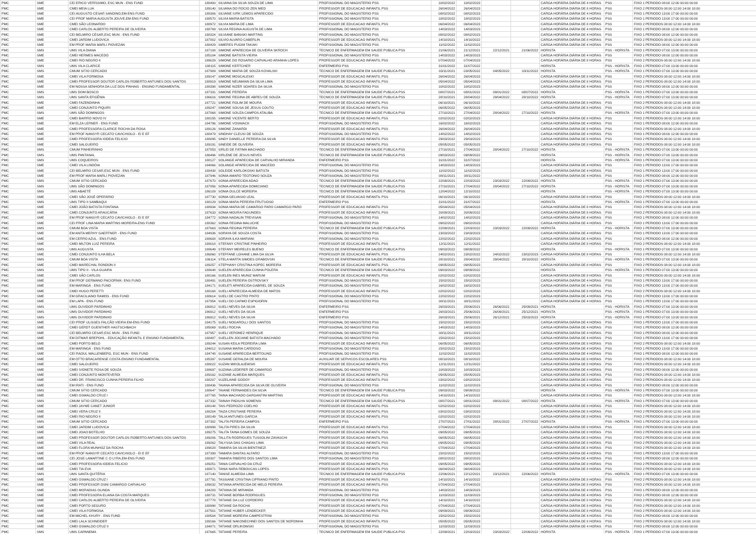| PMC | SME | CEI ERICO VERÍSSIMO, ESC MUN - ENS FUND | 188400 | SILVANA DA SILVA SOUZA DE LIMA | PROFISSIONAL DO MAGISTERIO PSS | 10/02/2022 | 10/02/2023 | | | CARGA HORÁRIA DIÁRIA DE 4 HORAS | PSS | FIXO 1 PERIODO 08:00 12:00 00:00 00:00 |
| PMC | SME | CMEI MEIA LUA | 189140 | SILVANA DO ROCIO ZEN NIED | PROFESSOR DE EDUCACAO INFANTIL PSS | 26/04/2022 | 26/04/2023 | | | CARGA HORÁRIA DIÁRIA DE 8 HORAS | PSS | FIXO 2 PERIODOS 08:00 12:00 14:00 18:00 |
| PMC | SME | CEI AUGUSTO CESAR SANDINO,EM-ENS FUND | 188306 | SILVANE IURK LEMOS APARECIDO | PROFISSIONAL DO MAGISTERIO PSS | 08/02/2022 | 08/02/2023 | | | CARGA HORÁRIA DIÁRIA DE 4 HORAS | PSS | FIXO 1 PERIODO 13:00 17:00 00:00 00:00 |
| PMC | SME | CEI PROF MARIA AUGUSTA JOUVE,EM-ENS FUND | 188570 | SILVIA MARIA BATISTA | PROFISSIONAL DO MAGISTERIO PSS | 18/02/2022 | 18/02/2023 | | | CARGA HORÁRIA DIÁRIA DE 4 HORAS | PSS | FIXO 1 PERIODO 13:00 17:00 00:00 00:00 |
| PMC | SME | CMEI SÃO LEONARDO | 188972 | SILVIA MARIA DE LIMA | PROFESSOR DE EDUCACAO INFANTIL PSS | 06/04/2022 | 06/04/2023 | | | CARGA HORÁRIA DIÁRIA DE 8 HORAS | PSS | FIXO 2 PERIODOS 08:00 12:00 14:00 18:00 |
| PMC | SME | CMEI CARLOS ALBERTO PEREIRA DE OLIVEIRA | 188769 | SILVIA REGINA AUGUSTA DE LIMA | PROFISSIONAL DO MAGISTERIO PSS | 14/03/2022 | 14/03/2023 | | | CARGA HORÁRIA DIÁRIA DE 4 HORAS | PSS | FIXO 1 PERIODO 08:00 12:00 00:00 00:00 |
| PMC | SME | CEI BELMIRO CÉSAR,ESC MUN - ENS FUND | 188324 | SILVIANE BANISKI MARTINS | PROFISSIONAL DO MAGISTERIO PSS | 08/02/2022 | 08/02/2023 | | | CARGA HORÁRIA DIÁRIA DE 4 HORAS | PSS | FIXO 1 PERIODO 08:00 12:00 00:00 00:00 |
| PMC | SME | CMEI JARDIM LUDOVICA | 187802 | SILVIO ALVARO CABERLIN | PROFESSOR DE EDUCACAO INFANTIL PSS | 14/10/2021 | 14/10/2022 | | | CARGA HORÁRIA DIÁRIA DE 8 HORAS | PSS | FIXO 2 PERIODOS 08:00 12:00 14:00 18:00 |
| PMC | SME | EM PROF MARIA MARLI PIOVEZAN | 188429 | SIMERES PUGIM TAKAKI | PROFISSIONAL DO MAGISTERIO PSS | 11/02/2022 | 11/02/2023 | | | CARGA HORÁRIA DIÁRIA DE 4 HORAS | PSS | FIXO 1 PERIODO 08:00 12:00 00:00 00:00 |
| PMC | SMS | UMS VILA DIANA | 187108 | SIMONE APARECIDA DE OLIVEIRA SKROCH | TECNICO DE ENFERMAGEM EM SAUDE PUBLICA PSS | 21/06/2021 | 21/12/2021 | 22/12/2021 | 21/06/2022 | HORISTA | PSS - HORISTA | FIXO 1 PERIODO 07:00 13:00 00:00 00:00 |
| PMC | SME | CMEI HERMES MACEDO | 185104 | SIMONE BATISTA VIEIRA | PROFISSIONAL DO MAGISTERIO PSS | 14/03/2022 | 14/03/2023 | | | CARGA HORÁRIA DIÁRIA DE 4 HORAS | PSS | FIXO 1 PERIODO 08:00 12:00 00:00 00:00 |
| PMC | SME | CMEI RIO NEGRO II | 189029 | SIMONE DO ROSARIO CARVALHO ARANHA LOPES | PROFESSOR DE EDUCACAO INFANTIL PSS | 07/04/2022 | 07/04/2023 | | | CARGA HORÁRIA DIÁRIA DE 8 HORAS | PSS | FIXO 2 PERIODOS 08:00 12:00 14:00 18:00 |
| PMC | SMS | UMS VILA CLARICE | 188115 | SIMONE KERTCHER | ENFERMEIRO PSS | 31/01/2022 | 31/07/2022 | | | HORISTA | PSS - HORISTA | FIXO 1 PERIODO 07:00 13:00 00:00 00:00 |
| PMC | SMS | CMUM SITIO CERCADO | 187909 | SIMONE MARIA DE SOUZA KOVALSKI | TECNICO DE ENFERMAGEM EM SAUDE PUBLICA PSS | 03/11/2021 | 03/05/2022 | 04/05/2022 | 03/11/2022 | HORISTA | PSS - HORISTA | FIXO 1 PERIODO 07:00 13:00 00:00 00:00 |
| PMC | SME | CMEI VILA FORMOSA | 189147 | SIMONE MOSCALESKI | PROFESSOR DE EDUCACAO INFANTIL PSS | 26/04/2022 | 26/04/2023 | | | CARGA HORÁRIA DIÁRIA DE 8 HORAS | PSS | FIXO 2 PERIODOS 08:00 12:00 14:00 18:00 |
| PMC | SME | CMEI PROFESSOR DOUTOR CARLOS ROBERTO ANTUNES DOS SANTOS | 188919 | SIMONE NEUMANN DA SILVA LIMA | PROFESSOR DE EDUCACAO INFANTIL PSS | 05/04/2022 | 05/04/2023 | | | CARGA HORÁRIA DIÁRIA DE 8 HORAS | PSS | FIXO 2 PERIODOS 08:00 12:00 14:00 18:00 |
| PMC | SME | EM NOSSA SENHORA DA LUZ DOS PINHAIS - ENSINO FUNDAMENTAL | 188398 | SIMONE NIZER SOARES DA SILVA | PROFISSIONAL DO MAGISTERIO PSS | 10/02/2022 | 10/02/2023 | | | CARGA HORÁRIA DIÁRIA DE 4 HORAS | PSS | FIXO 1 PERIODO 08:00 12:00 00:00 00:00 |
| PMC | SMS | UMS DOM BOSCO | 187331 | SIMONE PEREIRA | TECNICO DE ENFERMAGEM EM SAUDE PUBLICA PSS | 08/07/2021 | 08/01/2022 | 09/01/2022 | 08/07/2022 | HORISTA | PSS - HORISTA | FIXO 1 PERIODO 07:00 13:00 00:00 00:00 |
| PMC | SMS | UMS SANTA EFIGÊNIA | 186616 | SIMONE REGINA DE ABREU DE SOUZA | TECNICO DE ENFERMAGEM EM SAUDE PUBLICA PSS | 28/10/2021 | 28/04/2022 | 29/04/2022 | 28/10/2022 | HORISTA | PSS - HORISTA | FIXO 1 PERIODO 07:00 13:00 00:00 00:00 |
| PMC | SME | CMEI FAZENDINHA | 187721 | SIMONE ROLIM DE MOURA | PROFESSOR DE EDUCACAO INFANTIL PSS | 06/10/2021 | 06/10/2022 | | | CARGA HORÁRIA DIÁRIA DE 8 HORAS | PSS | FIXO 2 PERIODOS 08:00 12:00 14:00 18:00 |
| PMC | SME | CMEI CONJUNTO PIQUIRI | 189247 | SIMONE SOUSA DE JESUS COUTO | PROFESSOR DE EDUCACAO INFANTIL PSS | 06/05/2022 | 06/05/2023 | | | CARGA HORÁRIA DIÁRIA DE 8 HORAS | PSS | FIXO 2 PERIODOS 08:00 12:00 14:00 18:00 |
| PMC | SMS | UMS SÃO DOMINGOS | 187868 | SIMONE SOUZA CAMPOS ATALIBA | TECNICO DE ENFERMAGEM EM SAUDE PUBLICA PSS | 27/10/2021 | 27/04/2022 | 28/04/2022 | 27/10/2022 | HORISTA | PSS - HORISTA | FIXO 1 PERIODO 07:00 13:00 00:00 00:00 |
| PMC | SME | CMEI BAIRRO NOVO IV | 188155 | SIMONE VICENTE BERTO | PROFESSOR DE EDUCACAO INFANTIL PSS | 02/02/2022 | 02/02/2023 | | | CARGA HORÁRIA DIÁRIA DE 8 HORAS | PSS | FIXO 2 PERIODOS 08:00 12:00 14:00 18:00 |
| PMC | SME | EM ELZA LERNER - ENS FUND | 184796 | SIMONE VOSNIACK | PROFISSIONAL DO MAGISTERIO PSS | 16/02/2022 | 16/02/2023 | | | CARGA HORÁRIA DIÁRIA DE 4 HORAS | PSS | FIXO 1 PERIODO 08:00 12:00 00:00 00:00 |
| PMC | SME | CMEI PROFESSORA CLARICE ROCHA DA ROSA | 189126 | SIMONE ZANARDI | PROFESSOR DE EDUCACAO INFANTIL PSS | 26/04/2022 | 26/04/2023 | | | CARGA HORÁRIA DIÁRIA DE 8 HORAS | PSS | FIXO 2 PERIODOS 08:00 12:00 14:00 18:00 |
| PMC | SME | EM PROF NANSYR CECATO CAVICHIOLO - EI E EF | 188479 | SINDHAY CLEUSI DE SOUZA | PROFISSIONAL DO MAGISTERIO PSS | 14/02/2022 | 14/02/2023 | | | CARGA HORÁRIA DIÁRIA DE 4 HORAS | PSS | FIXO 1 PERIODO 08:00 12:00 00:00 00:00 |
| PMC | SME | CMEI PROFESSORA IODEIA FELICIO | 188895 | SINDY DANIELLE PEREIRA DA SILVA | PROFESSOR DE EDUCACAO INFANTIL PSS | 29/03/2022 | 29/03/2023 | | | CARGA HORÁRIA DIÁRIA DE 8 HORAS | PSS | FIXO 2 PERIODOS 08:00 12:00 14:00 18:00 |
| PMC | SME | CMEI SALGUEIRO | 189191 | SINEIDE DE OLIVEIRA | PROFESSOR DE EDUCACAO INFANTIL PSS | 05/05/2022 | 05/05/2023 | | | CARGA HORÁRIA DIÁRIA DE 8 HORAS | PSS | FIXO 2 PERIODOS 08:00 12:00 14:00 18:00 |
| PMC | SMS | CMUM PINHEIRINHO | 187853 | SIRLEI DE FATIMA MACHADO | TECNICO DE ENFERMAGEM EM SAUDE PUBLICA PSS | 27/10/2021 | 27/04/2022 | 28/04/2022 | 27/10/2022 | HORISTA | PSS - HORISTA | FIXO 1 PERIODO 07:00 13:00 00:00 00:00 |
| PMC | SMS | UMS PANTANAL | 186496 | SIRLENE DE JESUS NEVES | TECNICO DE ENFERMAGEM EM SAUDE PUBLICA PSS | 09/03/2022 | 09/09/2022 | | | HORISTA | PSS - HORISTA | FIXO 1 PERIODO 07:00 13:00 00:00 00:00 |
| PMC | SMS | UMS COQUEIROS | 188127 | SOLANGE APARECIDA DE CARVALHO MIRANDA | ENFERMEIRO PSS | 31/01/2022 | 31/07/2022 | | | HORISTA | PSS - HORISTA | FIXO 1 PERIODO 07:00 13:00 00:00 00:00 |
| PMC | SME | CMEI VILA LINDÓIA | 184866 | SOLANGE APARECIDA DE MACEDO | PROFISSIONAL DO MAGISTERIO PSS | 14/03/2022 | 14/03/2023 | | | CARGA HORÁRIA DIÁRIA DE 4 HORAS | PSS | FIXO 1 PERIODO 13:00 17:00 00:00 00:00 |
| PMC | SME | CEI BELMIRO CESAR,ESC MUN - ENS FUND | 188438 | SOLEIDE KARLOKOSKI BATISTA | PROFISSIONAL DO MAGISTERIO PSS | 11/02/2022 | 11/02/2023 | | | CARGA HORÁRIA DIÁRIA DE 4 HORAS | PSS | FIXO 1 PERIODO 13:00 17:00 00:00 00:00 |
| PMC | SME | EM PROF MARIA MARLI PIOVEZAN | 187946 | SONIA AMARO TEOTONIO SOUZA | PROFISSIONAL DO MAGISTERIO PSS | 08/11/2021 | 08/11/2022 | | | CARGA HORÁRIA DIÁRIA DE 4 HORAS | PSS | FIXO 1 PERIODO 08:00 12:00 00:00 00:00 |
| PMC | SMS | CMUM SITIO CERCADO | 187670 | SONIA APARECIDA ADAO | TECNICO DE ENFERMAGEM EM SAUDE PUBLICA PSS | 22/09/2021 | 22/03/2022 | 23/03/2022 | 22/09/2022 | HORISTA | PSS - HORISTA | FIXO 1 PERIODO 07:00 13:00 00:00 00:00 |
| PMC | SMS | UMS SÃO DOMINGOS | 187856 | SONIA APARECIDA DOMICIANO | TECNICO DE ENFERMAGEM EM SAUDE PUBLICA PSS | 27/10/2021 | 27/04/2022 | 28/04/2022 | 27/10/2022 | HORISTA | PSS - HORISTA | FIXO 1 PERIODO 07:00 13:00 00:00 00:00 |
| PMC | SMS | UMS ABAETÉ | 186109 | SONIA DULCE MOREIRA | TECNICO DE ENFERMAGEM EM SAUDE PUBLICA PSS | 12/04/2022 | 12/10/2022 | | | HORISTA | PSS - HORISTA | FIXO 1 PERIODO 07:00 13:00 00:00 00:00 |
| PMC | SME | CMEI SÃO JOSÉ OPERÁRIO | 187730 | SONIA GELVASIO LEAL | PROFESSOR DE EDUCACAO INFANTIL PSS | 06/10/2021 | 06/10/2022 | | | CARGA HORÁRIA DIÁRIA DE 8 HORAS | PSS | FIXO 2 PERIODOS 08:00 12:00 14:00 18:00 |
| PMC | SMS | UMS TIPO II SAMBAQUI | 188129 | SONIA MARA PEREIRA FRUTUOSO | ENFERMEIRO PSS | 31/01/2022 | 31/07/2022 | | | HORISTA | PSS - HORISTA | FIXO 1 PERIODO 07:00 13:00 00:00 00:00 |
| PMC | SME | CMEI JOÃO BATISTA FONTANA | 188934 | SONIA MARIA DE CAMARGO PARO CAMARGO PARO | PROFESSOR DE EDUCACAO INFANTIL PSS | 05/04/2022 | 05/04/2023 | | | CARGA HORÁRIA DIÁRIA DE 8 HORAS | PSS | FIXO 2 PERIODOS 08:00 12:00 14:00 18:00 |
| PMC | SME | CMEI CONJUNTO ARAUCÁRIA | 187633 | SONIA MOURA FAGUNDES | PROFESSOR DE EDUCACAO INFANTIL PSS | 20/09/2021 | 20/09/2022 | | | CARGA HORÁRIA DIÁRIA DE 8 HORAS | PSS | FIXO 2 PERIODOS 08:00 12:00 14:00 18:00 |
| PMC | SME | EM PROF NANSYR CECATO CAVICHIOLO - EI E EF | 184772 | SONIA NADALIN TREVISAN | PROFISSIONAL DO MAGISTERIO PSS | 14/02/2022 | 14/02/2023 | | | CARGA HORÁRIA DIÁRIA DE 4 HORAS | PSS | FIXO 1 PERIODO 08:00 12:00 00:00 00:00 |
| PMC | SME | CEI PROF LINA MARIA MARTINS MOREIRA-ENS FUND | 188362 | SONIA REGINA MALUCHE | PROFISSIONAL DO MAGISTERIO PSS | 09/02/2022 | 09/02/2023 | | | CARGA HORÁRIA DIÁRIA DE 4 HORAS | PSS | FIXO 1 PERIODO 13:00 17:00 00:00 00:00 |
| PMC | SMS | CMUM BOA VISTA | 187663 | SONIA REGINA PEREIRA | TECNICO DE ENFERMAGEM EM SAUDE PUBLICA PSS | 22/09/2021 | 22/03/2022 | 23/03/2022 | 22/09/2022 | HORISTA | PSS - HORISTA | FIXO 1 PERIODO 07:00 13:00 00:00 00:00 |
| PMC | SME | EM ANITA MERHY GAERTNER - ENS FUND | 184936 | SORAYA DE SOUZA COSTA | PROFISSIONAL DO MAGISTERIO PSS | 23/03/2022 | 23/03/2023 | | | CARGA HORÁRIA DIÁRIA DE 4 HORAS | PSS | FIXO 1 PERIODO 13:00 17:00 00:00 00:00 |
| PMC | SME | EM CERRO AZUL - ENS FUND | 188608 | SORAYA ILKA MARIANI | PROFISSIONAL DO MAGISTERIO PSS | 22/02/2022 | 22/02/2023 | | | CARGA HORÁRIA DIÁRIA DE 4 HORAS | PSS | FIXO 1 PERIODO 08:00 12:00 00:00 00:00 |
| PMC | SME | CMEI MILTON LUIZ PEREIRA | 188018 | STEFANY CRISTINE PINHEIRO | PROFESSOR DE EDUCACAO INFANTIL PSS | 12/11/2021 | 12/11/2022 | | | CARGA HORÁRIA DIÁRIA DE 8 HORAS | PSS | FIXO 2 PERIODOS 08:00 12:00 14:00 18:00 |
| PMC | SMS | UMS AUGUSTA | 188649 | STEFANY MEIRELES BUENO | TECNICO DE ENFERMAGEM EM SAUDE PUBLICA PSS | 09/03/2022 | 09/09/2022 | | | HORISTA | PSS - HORISTA | FIXO 1 PERIODO 07:00 13:00 00:00 00:00 |
| PMC | SME | CMEI CONJUNTO ILHA BELA | 186860 | STEFFANE LOHANE LIMA DA SILVA | PROFESSOR DE EDUCACAO INFANTIL PSS | 24/02/2021 | 23/02/2022 | 24/02/2022 | 23/02/2023 | CARGA HORÁRIA DIÁRIA DE 8 HORAS | PSS | FIXO 2 PERIODOS 08:00 12:00 14:00 18:00 |
| PMC | SMS | CMUM BOA VISTA | 186114 | STELA MARTA SIMOES GRABOVSKI | TECNICO DE ENFERMAGEM EM SAUDE PUBLICA PSS | 28/10/2021 | 28/04/2022 | 29/04/2022 | 28/10/2022 | HORISTA | PSS - HORISTA | FIXO 1 PERIODO 07:00 13:00 00:00 00:00 |
| PMC | SME | CMEI MARECHAL RONDON II | 189257 | STEPHANY CRISTINA KOPEC MOREIRA | PROFESSOR DE EDUCACAO INFANTIL PSS | 09/05/2022 | 09/05/2023 | | | CARGA HORÁRIA DIÁRIA DE 8 HORAS | PSS | FIXO 2 PERIODOS 08:00 12:00 14:00 18:00 |
| PMC | SMS | UMS TIPO II - VILA GUAIRA | 188648 | SUELEN APARECIDA CUNHA POLERA | TECNICO DE ENFERMAGEM EM SAUDE PUBLICA PSS | 09/03/2022 | 09/09/2022 | | | HORISTA | PSS - HORISTA | FIXO 1 PERIODO 07:00 13:00 00:00 00:00 |
| PMC | SME | CMEI SÃO CARLOS | 188166 | SUELEN INES MUNIZ MARUM | PROFESSOR DE EDUCACAO INFANTIL PSS | 02/02/2022 | 02/02/2023 | | | CARGA HORÁRIA DIÁRIA DE 8 HORAS | PSS | FIXO 2 PERIODOS 08:00 12:00 14:00 18:00 |
| PMC | SME | EM PROF GERMANO PACIORNIK- ENS FUND | 188491 | SUELEN PEREIRA OSTROVSKY | PROFISSIONAL DO MAGISTERIO PSS | 15/02/2022 | 15/02/2023 | | | CARGA HORÁRIA DIÁRIA DE 4 HORAS | PSS | FIXO 1 PERIODO 13:00 17:00 00:00 00:00 |
| PMC | SME | EM MARINGÁ - ENS FUND | 184171 | SUELETI APARECIDA GABRIEL DE SOUZA | PROFISSIONAL DO MAGISTERIO PSS | 16/02/2022 | 16/02/2023 | | | CARGA HORÁRIA DIÁRIA DE 4 HORAS | PSS | FIXO 1 PERIODO 13:00 17:00 00:00 00:00 |
| PMC | SME | CMEI HUGO PERETTI | 188168 | SUELI APARECIDA ALMEIDA DE MATOS | PROFESSOR DE EDUCACAO INFANTIL PSS | 02/02/2022 | 02/02/2023 | | | CARGA HORÁRIA DIÁRIA DE 8 HORAS | PSS | FIXO 2 PERIODOS 08:00 12:00 14:00 18:00 |
| PMC | SME | EM GRACILIANO RAMOS - ENS FUND | 188614 | SUELI DE CASTRO PINTO | PROFISSIONAL DO MAGISTERIO PSS | 22/02/2022 | 22/02/2023 | | | CARGA HORÁRIA DIÁRIA DE 4 HORAS | PSS | FIXO 1 PERIODO 13:00 17:00 00:00 00:00 |
| PMC | SME | EM LAPA - ENS FUND | 187954 | SUELI DO CARMO ESPIGIORIN | PROFISSIONAL DO MAGISTERIO PSS | 08/11/2021 | 08/11/2022 | | | CARGA HORÁRIA DIÁRIA DE 4 HORAS | PSS | FIXO 1 PERIODO 13:00 17:00 00:00 00:00 |
| PMC | SMS | UMS OUVIDOR PARDINHO | 186912 | SUELI NEVES DA SILVA | ENFERMEIRO PSS | 26/03/2021 | 25/06/2021 | 26/06/2021 | 25/09/2021 | HORISTA | PSS - HORISTA | FIXO 1 PERIODO 07:00 13:00 00:00 00:00 |
| PMC | SMS | UMS OUVIDOR PARDINHO | 186912 | SUELI NEVES DA SILVA | ENFERMEIRO PSS | 26/03/2021 | 25/06/2021 | 26/09/2021 | 25/12/2021 | HORISTA | PSS - HORISTA | FIXO 1 PERIODO 07:00 13:00 00:00 00:00 |
| PMC | SMS | UMS OUVIDOR PARDINHO | 186912 | SUELI NEVES DA SILVA | ENFERMEIRO PSS | 26/03/2021 | 25/06/2021 | 26/12/2021 | 25/03/2022 | HORISTA | PSS - HORISTA | FIXO 1 PERIODO 07:00 13:00 00:00 00:00 |
| PMC | SME | CEI PROF ULISSES FALCÃO VIEIRA EM-ENS FUND | 184175 | SUELI NOGAROLLI DOS SANTOS | PROFISSIONAL DO MAGISTERIO PSS | 15/02/2022 | 15/02/2023 | | | CARGA HORÁRIA DIÁRIA DE 4 HORAS | PSS | FIXO 1 PERIODO 13:00 17:00 00:00 00:00 |
| PMC | SME | CMEI GERDT GUENTHER HASTSCHBACH | 185069 | SUELI ROCHA | PROFISSIONAL DO MAGISTERIO PSS | 14/03/2022 | 14/03/2023 | | | CARGA HORÁRIA DIÁRIA DE 4 HORAS | PSS | FIXO 1 PERIODO 08:00 12:00 00:00 00:00 |
| PMC | SME | CEI BELMIRO CESAR,ESC MUN - ENS FUND | 187957 | SUELI VERONEZ HENRIQUE | PROFISSIONAL DO MAGISTERIO PSS | 08/11/2021 | 08/11/2022 | | | CARGA HORÁRIA DIÁRIA DE 4 HORAS | PSS | FIXO 1 PERIODO 08:00 12:00 00:00 00:00 |
| PMC | SME | EM DITMAR BREPOHL - EDUCAÇÃO INFANTIL E ENSINO FUNDAMENTAL | 188487 | SUELLEN JOCIANE BATISTA MACHADO | PROFISSIONAL DO MAGISTERIO PSS | 15/02/2022 | 15/02/2023 | | | CARGA HORÁRIA DIÁRIA DE 4 HORAS | PSS | FIXO 1 PERIODO 13:00 17:00 00:00 00:00 |
| PMC | SME | CMEI PORTO BELO | 189244 | SUSAN KEILA PEDREIRA LIMA | PROFESSOR DE EDUCACAO INFANTIL PSS | 06/05/2022 | 06/05/2023 | | | CARGA HORÁRIA DIÁRIA DE 8 HORAS | PSS | FIXO 2 PERIODOS 08:00 12:00 14:00 18:00 |
| PMC | SME | EM MARINGÁ - ENS FUND | 184812 | SUSANA MARIA CARDOSO | PROFISSIONAL DO MAGISTERIO PSS | 15/02/2022 | 15/02/2023 | | | CARGA HORÁRIA DIÁRIA DE 4 HORAS | PSS | FIXO 1 PERIODO 13:00 17:00 00:00 00:00 |
| PMC | SME | CEI RAOUL WALLENBERG, ESC MUN - ENS FUND | 184748 | SUSANE APARECIDA BERTOLINO | PROFISSIONAL DO MAGISTERIO PSS | 11/02/2022 | 11/02/2023 | | | CARGA HORÁRIA DIÁRIA DE 4 HORAS | PSS | FIXO 1 PERIODO 08:00 12:00 00:00 00:00 |
| PMC | SME | EM OTTO BRACARENSE COSTA ENSINO FUNDAMENTAL | 185397 | SUSANE GERALDA DE MOURA | AUXILIAR DE SERVICOS ESCOLARES PSS | 08/10/2021 | 08/10/2022 | | | CARGA HORÁRIA DIÁRIA DE 8 HORAS | PSS | FIXO 2 PERIODOS 08:00 12:00 14:00 18:00 |
| PMC | SME | CMEI SALGUEIRO | 188022 | SUZAN MIKOLAJEWSKI | PROFESSOR DE EDUCACAO INFANTIL PSS | 12/11/2021 | 12/11/2022 | | | CARGA HORÁRIA DIÁRIA DE 8 HORAS | PSS | FIXO 2 PERIODOS 08:00 12:00 14:00 18:00 |
| PMC | SME | CMEI IVONETE ROSA DE SOUZA | 188697 | SUZANA LEDERER DE CAMARGO | PROFISSIONAL DO MAGISTERIO PSS | 10/03/2022 | 10/03/2023 | | | CARGA HORÁRIA DIÁRIA DE 4 HORAS | PSS | FIXO 1 PERIODO 08:00 12:00 00:00 00:00 |
| PMC | SME | CMEI CONJUNTO MONTEVERDI | 189162 | SUZANE ALMEIDA MARQUES | PROFESSOR DE EDUCACAO INFANTIL PSS | 05/05/2022 | 05/05/2023 | | | CARGA HORÁRIA DIÁRIA DE 8 HORAS | PSS | FIXO 2 PERIODOS 08:00 12:00 14:00 18:00 |
| PMC | SME | CMEI DR. FRANCISCO CUNHA PEREIRA FILHO | 188207 | SUZELAINE GODOY | PROFESSOR DE EDUCACAO INFANTIL PSS | 03/02/2022 | 03/02/2023 | | | CARGA HORÁRIA DIÁRIA DE 8 HORAS | PSS | FIXO 2 PERIODOS 08:00 12:00 14:00 18:00 |
| PMC | SME | EM IRATI - ENS FUND | 188436 | TAIANA APARECIDA DA SILVA DE OLIVEIRA | PROFISSIONAL DO MAGISTERIO PSS | 11/02/2022 | 11/02/2023 | | | CARGA HORÁRIA DIÁRIA DE 4 HORAS | PSS | FIXO 1 PERIODO 08:00 12:00 00:00 00:00 |
| PMC | SMS | CMUM SITIO CERCADO | 188647 | TAIANE FERNANDES DA SILVA | TECNICO DE ENFERMAGEM EM SAUDE PUBLICA PSS | 09/03/2022 | 09/09/2022 | | | HORISTA | PSS - HORISTA | FIXO 1 PERIODO 07:00 13:00 00:00 00:00 |
| PMC | SME | CMEI OSWALDO CRUZ I | 187765 | TAINA MACHADO GARGANTINI MARTINS | PROFESSOR DE EDUCACAO INFANTIL PSS | 14/10/2021 | 14/10/2022 | | | CARGA HORÁRIA DIÁRIA DE 8 HORAS | PSS | FIXO 2 PERIODOS 08:00 12:00 14:00 18:00 |
| PMC | SMS | CMUM SITIO CERCADO | 187332 | TAINAH PADILHA SOMENSI | TECNICO DE ENFERMAGEM EM SAUDE PUBLICA PSS | 08/07/2021 | 08/01/2022 | 09/01/2022 | 08/07/2022 | HORISTA | PSS - HORISTA | FIXO 1 PERIODO 07:00 13:00 00:00 00:00 |
| PMC | SME | CMEI JAYME CANET JUNIOR | 188148 | TAIS PEDROZO COELHO | PROFESSOR DE EDUCACAO INFANTIL PSS | 02/02/2022 | 02/02/2023 | | | CARGA HORÁRIA DIÁRIA DE 8 HORAS | PSS | FIXO 2 PERIODOS 08:00 12:00 14:00 18:00 |
| PMC | SME | CMEI VERA CRUZ II | 188204 | TAIZA CRISTIANE PEREIRA | PROFESSOR DE EDUCACAO INFANTIL PSS | 03/02/2022 | 03/02/2023 | | | CARGA HORÁRIA DIÁRIA DE 8 HORAS | PSS | FIXO 2 PERIODOS 08:00 12:00 14:00 18:00 |
| PMC | SME | CMEI RIO NEGRO II | 188149 | TALIA ANTUNES GARCIA | PROFESSOR DE EDUCACAO INFANTIL PSS | 02/02/2022 | 02/02/2023 | | | CARGA HORÁRIA DIÁRIA DE 8 HORAS | PSS | FIXO 2 PERIODOS 08:00 12:00 14:00 18:00 |
| PMC | SMS | CMUM SITIO CERCADO | 187382 | TALITA PEREIRA CAMPOS | ENFERMEIRO PSS | 27/07/2021 | 27/01/2022 | 28/01/2022 | 27/07/2022 | HORISTA | PSS - HORISTA | FIXO 1 PERIODO 07:00 13:00 00:00 00:00 |
| PMC | SME | CMEI JARDIM LUDOVICA | 188999 | TALITA PIRES DA SILVA | PROFESSOR DE EDUCACAO INFANTIL PSS | 07/04/2022 | 07/04/2023 | | | CARGA HORÁRIA DIÁRIA DE 8 HORAS | PSS | FIXO 2 PERIODOS 08:00 12:00 14:00 18:00 |
| PMC | SME | CMEI JOAO BOTELHO | 189275 | TALITA TAINA GOMES DE SOUZA | PROFESSOR DE EDUCACAO INFANTIL PSS | 09/05/2022 | 09/05/2023 | | | CARGA HORÁRIA DIÁRIA DE 8 HORAS | PSS | FIXO 2 PERIODOS 08:00 12:00 14:00 18:00 |
| PMC | SME | CMEI PROFESSOR DOUTOR CARLOS ROBERTO ANTUNES DOS SANTOS | 189206 | TALLITA RODRIGUES TUSSOLINI ZAVASCHI | PROFESSOR DE EDUCACAO INFANTIL PSS | 06/05/2022 | 06/05/2023 | | | CARGA HORÁRIA DIÁRIA DE 8 HORAS | PSS | FIXO 2 PERIODOS 08:00 12:00 14:00 18:00 |
| PMC | SME | CMEI VILA REAL | 189262 | TALYSSA DAS CHAGAS LIMA | PROFESSOR DE EDUCACAO INFANTIL PSS | 09/05/2022 | 09/05/2023 | | | CARGA HORÁRIA DIÁRIA DE 8 HORAS | PSS | FIXO 2 PERIODOS 08:00 12:00 14:00 18:00 |
| PMC | SME | CMEI FLORA MUNHOZ DA ROCHA | 189028 | TAMARA DA SILVA BIENTINEZI | PROFESSOR DE EDUCACAO INFANTIL PSS | 07/04/2022 | 07/04/2023 | | | CARGA HORÁRIA DIÁRIA DE 8 HORAS | PSS | FIXO 2 PERIODOS 08:00 12:00 14:00 18:00 |
| PMC | SME | EM PROF NANSYR CECATO CAVICHIOLO - EI E EF | 187399 | TAMARA DANTAS ALFARO | PROFISSIONAL DO MAGISTERIO PSS | 15/02/2022 | 15/02/2023 | | | CARGA HORÁRIA DIÁRIA DE 4 HORAS | PSS | FIXO 1 PERIODO 13:00 17:00 00:00 00:00 |
| PMC | SME | CEI JOSE LAMARTINE C O LYRA,EM-ENS FUND | 188307 | TAMARA RIBEIRO DOS SANTOS LIMA | PROFISSIONAL DO MAGISTERIO PSS | 08/02/2022 | 08/02/2023 | | | CARGA HORÁRIA DIÁRIA DE 4 HORAS | PSS | FIXO 1 PERIODO 08:00 12:00 00:00 00:00 |
| PMC | SME | CMEI PROFESSORA IODEIA FELICIO | 189251 | TANIA CARVALHO DA CRUZ | PROFESSOR DE EDUCACAO INFANTIL PSS | 09/05/2022 | 09/05/2023 | | | CARGA HORÁRIA DIÁRIA DE 8 HORAS | PSS | FIXO 2 PERIODOS 08:00 12:00 14:00 18:00 |
| PMC | SME | CMEI TIA EVA | 188971 | TANIA NARA REBOUCAS LOPES | PROFESSOR DE EDUCACAO INFANTIL PSS | 06/04/2022 | 06/04/2023 | | | CARGA HORÁRIA DIÁRIA DE 8 HORAS | PSS | FIXO 2 PERIODOS 08:00 12:00 14:00 18:00 |
| PMC | SMS | UMS SANTA QUITÉRIA | 187140 | TANISE ALMEIDA LIMA | TECNICO DE ENFERMAGEM EM SAUDE PUBLICA PSS | 22/06/2021 | 22/12/2021 | 23/12/2021 | 22/06/2022 | HORISTA | PSS - HORISTA | FIXO 1 PERIODO 07:00 13:00 00:00 00:00 |
| PMC | SME | CMEI OSWALDO CRUZ I | 187791 | TASSIANE CRISTINA CIPRIANO PINTO | PROFESSOR DE EDUCACAO INFANTIL PSS | 14/10/2021 | 14/10/2022 | | | CARGA HORÁRIA DIÁRIA DE 8 HORAS | PSS | FIXO 2 PERIODOS 08:00 12:00 14:00 18:00 |
| PMC | SME | CMEI PROFESSOR OSNI CAMARGO CARVALHO | 189032 | TATIANA APARECIDA DE MELO PEREIRA | PROFESSOR DE EDUCACAO INFANTIL PSS | 07/04/2022 | 07/04/2023 | | | CARGA HORÁRIA DIÁRIA DE 8 HORAS | PSS | FIXO 2 PERIODOS 08:00 12:00 14:00 18:00 |
| PMC | SME | CMEI MORADIAS OLINDA | 184283 | TATIANA DE MIRANDA | PROFISSIONAL DO MAGISTERIO PSS | 14/03/2022 | 14/03/2023 | | | CARGA HORÁRIA DIÁRIA DE 4 HORAS | PSS | FIXO 1 PERIODO 08:00 12:00 00:00 00:00 |
| PMC | SME | CMEI PROFESSORA ELIANA DA COSTA MARQUES | 188731 | TATIANE BORBA RODRIGUES | PROFISSIONAL DO MAGISTERIO PSS | 11/03/2022 | 11/03/2023 | | | CARGA HORÁRIA DIÁRIA DE 4 HORAS | PSS | FIXO 1 PERIODO 08:00 12:00 00:00 00:00 |
| PMC | SME | CMEI CARLOS ALBERTO PEREIRA DE OLIVEIRA | 187778 | TATIANE DA LUZ CORDEIRO | PROFESSOR DE EDUCACAO INFANTIL PSS | 14/10/2021 | 14/10/2022 | | | CARGA HORÁRIA DIÁRIA DE 8 HORAS | PSS | FIXO 2 PERIODOS 08:00 12:00 14:00 18:00 |
| PMC | SME | CMEI PORTO SEGURO | 188998 | TATIANE DA ROCHA | PROFESSOR DE EDUCACAO INFANTIL PSS | 07/04/2022 | 07/04/2023 | | | CARGA HORÁRIA DIÁRIA DE 8 HORAS | PSS | FIXO 2 PERIODOS 08:00 12:00 14:00 18:00 |
| PMC | SME | CMEI VILA FORMOSA | 187501 | TATIANE HUBER LENDECKER | PROFESSOR DE EDUCACAO INFANTIL PSS | 09/09/2021 | 09/09/2022 | | | CARGA HORÁRIA DIÁRIA DE 8 HORAS | PSS | FIXO 2 PERIODOS 08:00 12:00 14:00 18:00 |
| PMC | SME | EM MICHEL KHURY - ENS FUND | 188504 | TATIANE MOREIRA CAMPESTRINI | PROFISSIONAL DO MAGISTERIO PSS | 15/02/2022 | 15/02/2023 | | | CARGA HORÁRIA DIÁRIA DE 4 HORAS | PSS | FIXO 1 PERIODO 08:00 12:00 00:00 00:00 |
| PMC | SME | CMEI LALA SCHNEIDER | 189166 | TATIANE NAKONECHNEI DOS SANTOS DE NORONHA | PROFESSOR DE EDUCACAO INFANTIL PSS | 05/05/2022 | 05/05/2023 | | | CARGA HORÁRIA DIÁRIA DE 8 HORAS | PSS | FIXO 2 PERIODOS 08:00 12:00 14:00 18:00 |
| PMC | SME | CMEI OSWALDO CRUZ II | 184871 | TATIANE ORLIKOWSKI | PROFISSIONAL DO MAGISTERIO PSS | 11/03/2022 | 11/03/2023 | | | CARGA HORÁRIA DIÁRIA DE 4 HORAS | PSS | FIXO 1 PERIODO 08:00 12:00 00:00 00:00 |
| PMC | SMS | UMS CAPANEMA | 187665 | TATIANE PEREIRA | TECNICO DE ENFERMAGEM EM SAUDE PUBLICA PSS | 22/09/2021 | 22/03/2022 | 23/03/2022 | 22/09/2022 | HORISTA | PSS - HORISTA | FIXO 1 PERIODO 07:00 13:00 00:00 00:00 |